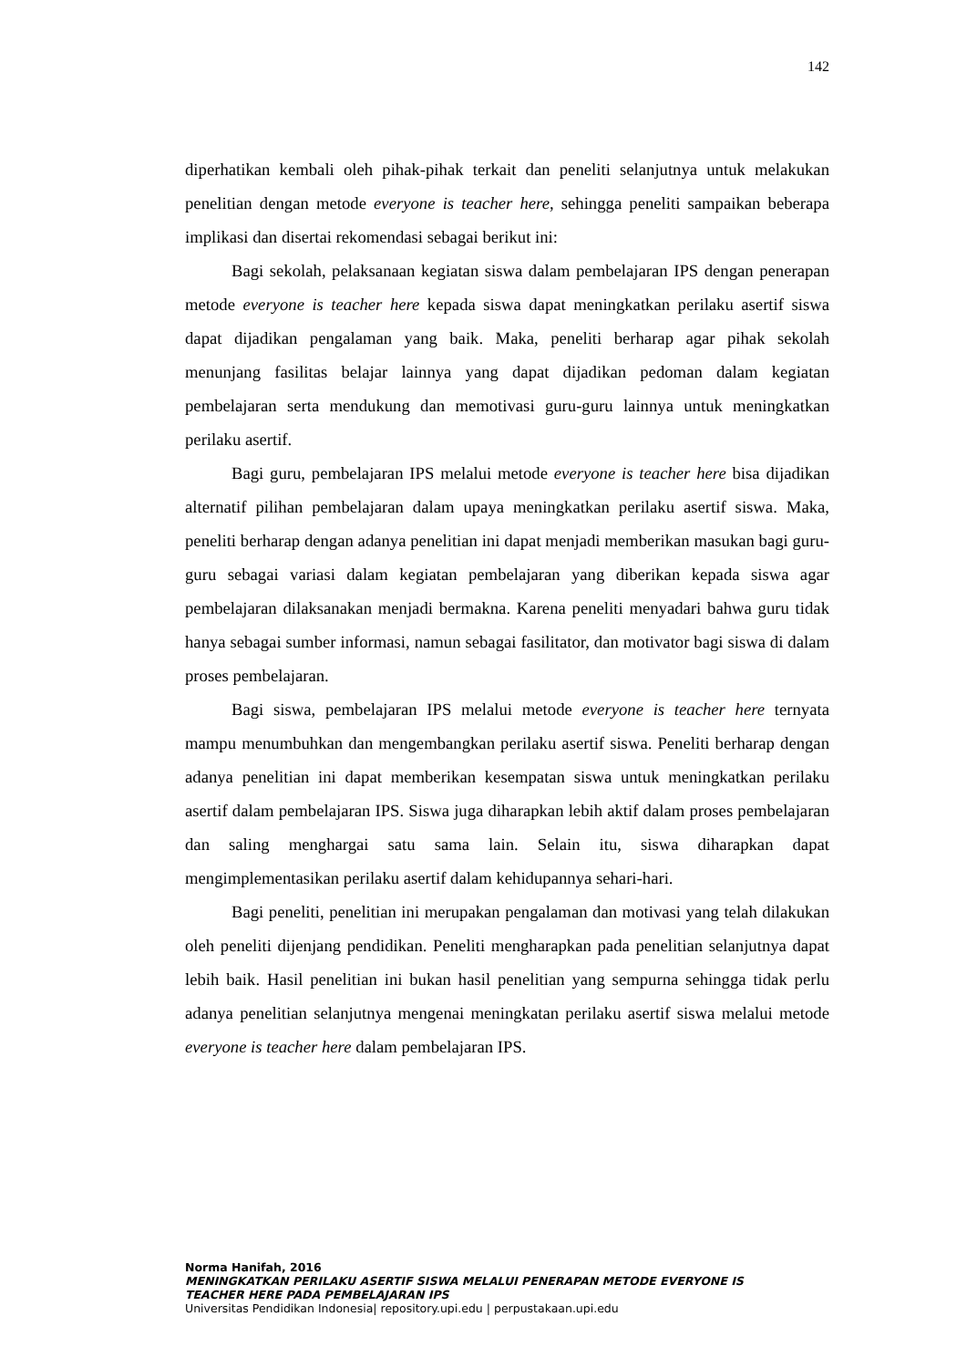142
diperhatikan kembali oleh pihak-pihak terkait dan peneliti selanjutnya untuk melakukan penelitian dengan metode everyone is teacher here, sehingga peneliti sampaikan beberapa implikasi dan disertai rekomendasi sebagai berikut ini:
Bagi sekolah, pelaksanaan kegiatan siswa dalam pembelajaran IPS dengan penerapan metode everyone is teacher here kepada siswa dapat meningkatkan perilaku asertif siswa dapat dijadikan pengalaman yang baik. Maka, peneliti berharap agar pihak sekolah menunjang fasilitas belajar lainnya yang dapat dijadikan pedoman dalam kegiatan pembelajaran serta mendukung dan memotivasi guru-guru lainnya untuk meningkatkan perilaku asertif.
Bagi guru, pembelajaran IPS melalui metode everyone is teacher here bisa dijadikan alternatif pilihan pembelajaran dalam upaya meningkatkan perilaku asertif siswa. Maka, peneliti berharap dengan adanya penelitian ini dapat menjadi memberikan masukan bagi guru-guru sebagai variasi dalam kegiatan pembelajaran yang diberikan kepada siswa agar pembelajaran dilaksanakan menjadi bermakna. Karena peneliti menyadari bahwa guru tidak hanya sebagai sumber informasi, namun sebagai fasilitator, dan motivator bagi siswa di dalam proses pembelajaran.
Bagi siswa, pembelajaran IPS melalui metode everyone is teacher here ternyata mampu menumbuhkan dan mengembangkan perilaku asertif siswa. Peneliti berharap dengan adanya penelitian ini dapat memberikan kesempatan siswa untuk meningkatkan perilaku asertif dalam pembelajaran IPS. Siswa juga diharapkan lebih aktif dalam proses pembelajaran dan saling menghargai satu sama lain. Selain itu, siswa diharapkan dapat mengimplementasikan perilaku asertif dalam kehidupannya sehari-hari.
Bagi peneliti, penelitian ini merupakan pengalaman dan motivasi yang telah dilakukan oleh peneliti dijenjang pendidikan. Peneliti mengharapkan pada penelitian selanjutnya dapat lebih baik. Hasil penelitian ini bukan hasil penelitian yang sempurna sehingga tidak perlu adanya penelitian selanjutnya mengenai meningkatan perilaku asertif siswa melalui metode everyone is teacher here dalam pembelajaran IPS.
Norma Hanifah, 2016
MENINGKATKAN PERILAKU ASERTIF SISWA MELALUI PENERAPAN METODE EVERYONE IS
TEACHER HERE PADA PEMBELAJARAN IPS
Universitas Pendidikan Indonesia| repository.upi.edu | perpustakaan.upi.edu